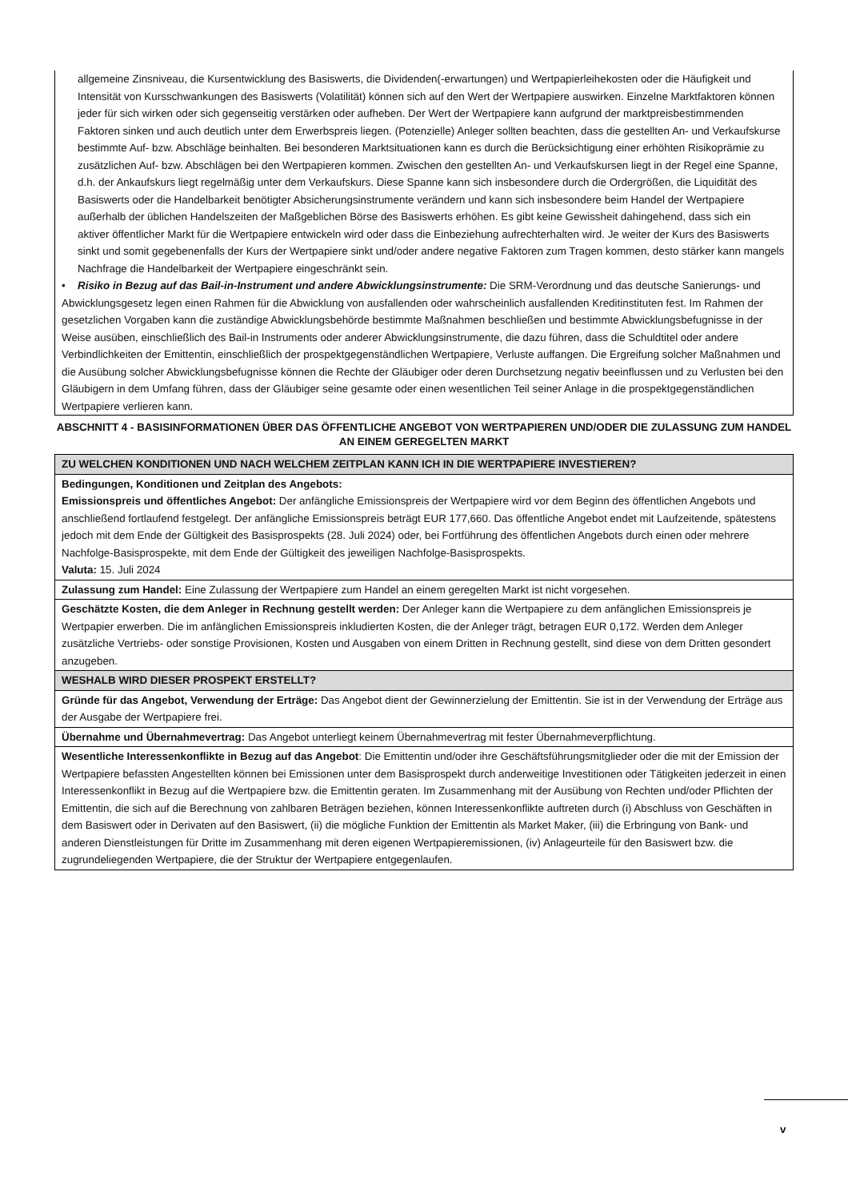allgemeine Zinsniveau, die Kursentwicklung des Basiswerts, die Dividenden(-erwartungen) und Wertpapierleihekosten oder die Häufigkeit und Intensität von Kursschwankungen des Basiswerts (Volatilität) können sich auf den Wert der Wertpapiere auswirken. Einzelne Marktfaktoren können jeder für sich wirken oder sich gegenseitig verstärken oder aufheben. Der Wert der Wertpapiere kann aufgrund der marktpreisbestimmenden Faktoren sinken und auch deutlich unter dem Erwerbspreis liegen. (Potenzielle) Anleger sollten beachten, dass die gestellten An- und Verkaufskurse bestimmte Auf- bzw. Abschläge beinhalten. Bei besonderen Marktsituationen kann es durch die Berücksichtigung einer erhöhten Risikoprämie zu zusätzlichen Auf- bzw. Abschlägen bei den Wertpapieren kommen. Zwischen den gestellten An- und Verkaufskursen liegt in der Regel eine Spanne, d.h. der Ankaufskurs liegt regelmäßig unter dem Verkaufskurs. Diese Spanne kann sich insbesondere durch die Ordergrößen, die Liquidität des Basiswerts oder die Handelbarkeit benötigter Absicherungsinstrumente verändern und kann sich insbesondere beim Handel der Wertpapiere außerhalb der üblichen Handelszeiten der Maßgeblichen Börse des Basiswerts erhöhen. Es gibt keine Gewissheit dahingehend, dass sich ein aktiver öffentlicher Markt für die Wertpapiere entwickeln wird oder dass die Einbeziehung aufrechterhalten wird. Je weiter der Kurs des Basiswerts sinkt und somit gegebenenfalls der Kurs der Wertpapiere sinkt und/oder andere negative Faktoren zum Tragen kommen, desto stärker kann mangels Nachfrage die Handelbarkeit der Wertpapiere eingeschränkt sein.
• Risiko in Bezug auf das Bail-in-Instrument und andere Abwicklungsinstrumente: Die SRM-Verordnung und das deutsche Sanierungs- und Abwicklungsgesetz legen einen Rahmen für die Abwicklung von ausfallenden oder wahrscheinlich ausfallenden Kreditinstituten fest. Im Rahmen der gesetzlichen Vorgaben kann die zuständige Abwicklungsbehörde bestimmte Maßnahmen beschließen und bestimmte Abwicklungsbefugnisse in der Weise ausüben, einschließlich des Bail-in Instruments oder anderer Abwicklungsinstrumente, die dazu führen, dass die Schuldtitel oder andere Verbindlichkeiten der Emittentin, einschließlich der prospektgegenständlichen Wertpapiere, Verluste auffangen. Die Ergreifung solcher Maßnahmen und die Ausübung solcher Abwicklungsbefugnisse können die Rechte der Gläubiger oder deren Durchsetzung negativ beeinflussen und zu Verlusten bei den Gläubigern in dem Umfang führen, dass der Gläubiger seine gesamte oder einen wesentlichen Teil seiner Anlage in die prospektgegenständlichen Wertpapiere verlieren kann.
ABSCHNITT 4 - BASISINFORMATIONEN ÜBER DAS ÖFFENTLICHE ANGEBOT VON WERTPAPIEREN UND/ODER DIE ZULASSUNG ZUM HANDEL AN EINEM GEREGELTEN MARKT
| ZU WELCHEN KONDITIONEN UND NACH WELCHEM ZEITPLAN KANN ICH IN DIE WERTPAPIERE INVESTIEREN? |
| --- |
| Bedingungen, Konditionen und Zeitplan des Angebots: Emissionspreis und öffentliches Angebot: Der anfängliche Emissionspreis der Wertpapiere wird vor dem Beginn des öffentlichen Angebots und anschließend fortlaufend festgelegt. Der anfängliche Emissionspreis beträgt EUR 177,660. Das öffentliche Angebot endet mit Laufzeitende, spätestens jedoch mit dem Ende der Gültigkeit des Basisprospekts (28. Juli 2024) oder, bei Fortführung des öffentlichen Angebots durch einen oder mehrere Nachfolge-Basisprospekte, mit dem Ende der Gültigkeit des jeweiligen Nachfolge-Basisprospekts. Valuta: 15. Juli 2024 |
| Zulassung zum Handel: Eine Zulassung der Wertpapiere zum Handel an einem geregelten Markt ist nicht vorgesehen. |
| Geschätzte Kosten, die dem Anleger in Rechnung gestellt werden: Der Anleger kann die Wertpapiere zu dem anfänglichen Emissionspreis je Wertpapier erwerben. Die im anfänglichen Emissionspreis inkludierten Kosten, die der Anleger trägt, betragen EUR 0,172. Werden dem Anleger zusätzliche Vertriebs- oder sonstige Provisionen, Kosten und Ausgaben von einem Dritten in Rechnung gestellt, sind diese von dem Dritten gesondert anzugeben. |
| WESHALB WIRD DIESER PROSPEKT ERSTELLT? |
| Gründe für das Angebot, Verwendung der Erträge: Das Angebot dient der Gewinnerzielung der Emittentin. Sie ist in der Verwendung der Erträge aus der Ausgabe der Wertpapiere frei. |
| Übernahme und Übernahmevertrag: Das Angebot unterliegt keinem Übernahmevertrag mit fester Übernahmeverpflichtung. |
| Wesentliche Interessenkonflikte in Bezug auf das Angebot : Die Emittentin und/oder ihre Geschäftsführungsmitglieder oder die mit der Emission der Wertpapiere befassten Angestellten können bei Emissionen unter dem Basisprospekt durch anderweitige Investitionen oder Tätigkeiten jederzeit in einen Interessenkonflikt in Bezug auf die Wertpapiere bzw. die Emittentin geraten. Im Zusammenhang mit der Ausübung von Rechten und/oder Pflichten der Emittentin, die sich auf die Berechnung von zahlbaren Beträgen beziehen, können Interessenkonflikte auftreten durch (i) Abschluss von Geschäften in dem Basiswert oder in Derivaten auf den Basiswert, (ii) die mögliche Funktion der Emittentin als Market Maker, (iii) die Erbringung von Bank- und anderen Dienstleistungen für Dritte im Zusammenhang mit deren eigenen Wertpapieremissionen, (iv) Anlageurteile für den Basiswert bzw. die zugrundeliegenden Wertpapiere, die der Struktur der Wertpapiere entgegenlaufen. |
v